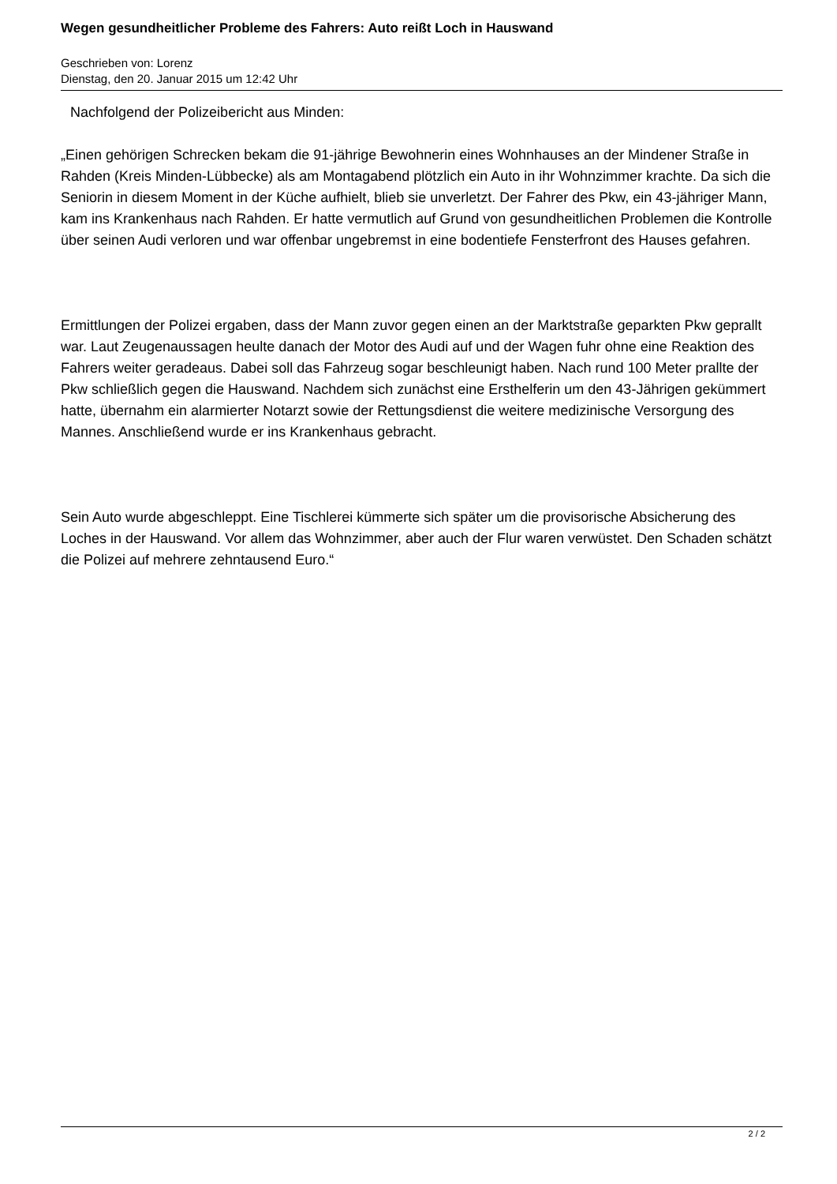Wegen gesundheitlicher Probleme des Fahrers: Auto reißt Loch in Hauswand
Geschrieben von: Lorenz
Dienstag, den 20. Januar 2015 um 12:42 Uhr
Nachfolgend der Polizeibericht aus Minden:
„Einen gehörigen Schrecken bekam die 91-jährige Bewohnerin eines Wohnhauses an der Mindener Straße in Rahden (Kreis Minden-Lübbecke) als am Montagabend plötzlich ein Auto in ihr Wohnzimmer krachte. Da sich die Seniorin in diesem Moment in der Küche aufhielt, blieb sie unverletzt. Der Fahrer des Pkw, ein 43-jähriger Mann, kam ins Krankenhaus nach Rahden. Er hatte vermutlich auf Grund von gesundheitlichen Problemen die Kontrolle über seinen Audi verloren und war offenbar ungebremst in eine bodentiefe Fensterfront des Hauses gefahren.
Ermittlungen der Polizei ergaben, dass der Mann zuvor gegen einen an der Marktstraße geparkten Pkw geprallt war. Laut Zeugenaussagen heulte danach der Motor des Audi auf und der Wagen fuhr ohne eine Reaktion des Fahrers weiter geradeaus. Dabei soll das Fahrzeug sogar beschleunigt haben. Nach rund 100 Meter prallte der Pkw schließlich gegen die Hauswand. Nachdem sich zunächst eine Ersthelferin um den 43-Jährigen gekümmert hatte, übernahm ein alarmierter Notarzt sowie der Rettungsdienst die weitere medizinische Versorgung des Mannes. Anschließend wurde er ins Krankenhaus gebracht.
Sein Auto wurde abgeschleppt. Eine Tischlerei kümmerte sich später um die provisorische Absicherung des Loches in der Hauswand. Vor allem das Wohnzimmer, aber auch der Flur waren verwüstet. Den Schaden schätzt die Polizei auf mehrere zehntausend Euro.“
2 / 2